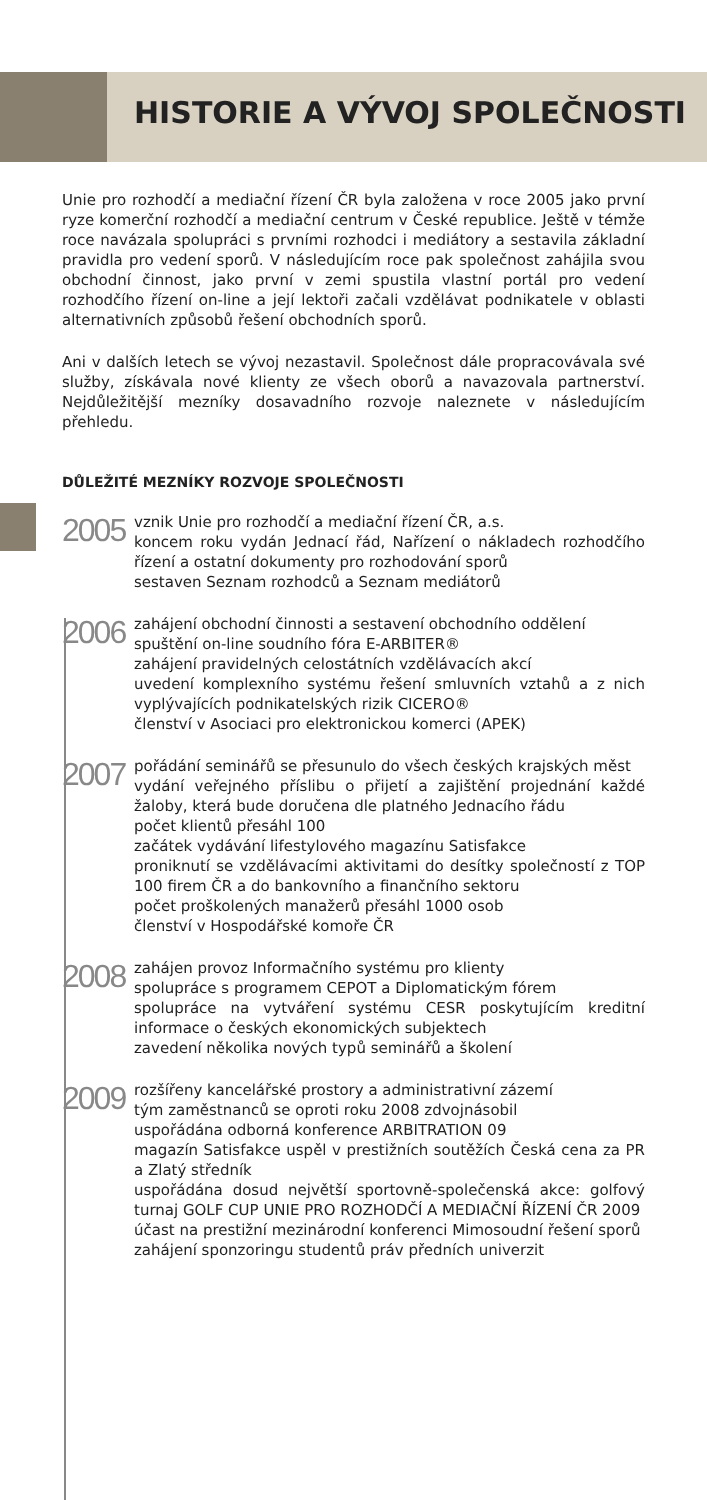HISTORIE A VÝVOJ SPOLEČNOSTI
Unie pro rozhodčí a mediační řízení ČR byla založena v roce 2005 jako první ryze komerční rozhodčí a mediační centrum v České republice. Ještě v témže roce navázala spolupráci s prvními rozhodci i mediátory a sestavila základní pravidla pro vedení sporů. V následujícím roce pak společnost zahájila svou obchodní činnost, jako první v zemi spustila vlastní portál pro vedení rozhodčího řízení on-line a její lektoři začali vzdělávat podnikatele v oblasti alternativních způsobů řešení obchodních sporů.
Ani v dalších letech se vývoj nezastavil. Společnost dále propracovávala své služby, získávala nové klienty ze všech oborů a navazovala partnerství. Nejdůležitější mezníky dosavadního rozvoje naleznete v následujícím přehledu.
DŮLEŽITÉ MEZNÍKY ROZVOJE SPOLEČNOSTI
2005
vznik Unie pro rozhodčí a mediační řízení ČR, a.s.
koncem roku vydán Jednací řád, Nařízení o nákladech rozhodčího řízení a ostatní dokumenty pro rozhodování sporů
sestaven Seznam rozhodců a Seznam mediátorů
2006
zahájení obchodní činnosti a sestavení obchodního oddělení
spuštění on-line soudního fóra E-ARBITER®
zahájení pravidelných celostátních vzdělávacích akcí
uvedení komplexního systému řešení smluvních vztahů a z nich vyplývajících podnikatelských rizik CICERO®
členství v Asociaci pro elektronickou komerci (APEK)
2007
pořádání seminářů se přesunulo do všech českých krajských měst
vydání veřejného příslibu o přijetí a zajištění projednání každé žaloby, která bude doručena dle platného Jednacího řádu
počet klientů přesáhl 100
začátek vydávání lifestylového magazínu Satisfakce
proniknutí se vzdělávacími aktivitami do desítky společností z TOP 100 firem ČR a do bankovního a finančního sektoru
počet proškolených manažerů přesáhl 1000 osob
členství v Hospodářské komoře ČR
2008
zahájen provoz Informačního systému pro klienty
spolupráce s programem CEPOT a Diplomatickým fórem
spolupráce na vytváření systému CESR poskytujícím kreditní informace o českých ekonomických subjektech
zavedení několika nových typů seminářů a školení
2009
rozšířeny kancelářské prostory a administrativní zázemí
tým zaměstnanců se oproti roku 2008 zdvojnásobil
uspořádána odborná konference ARBITRATION 09
magazín Satisfakce uspěl v prestižních soutěžích Česká cena za PR a Zlatý středník
uspořádána dosud největší sportovně-společenská akce: golfový turnaj GOLF CUP UNIE PRO ROZHODČÍ A MEDIAČNÍ ŘÍZENÍ ČR 2009
účast na prestižní mezinárodní konferenci Mimosoudní řešení sporů
zahájení sponzoringu studentů práv předních univerzit